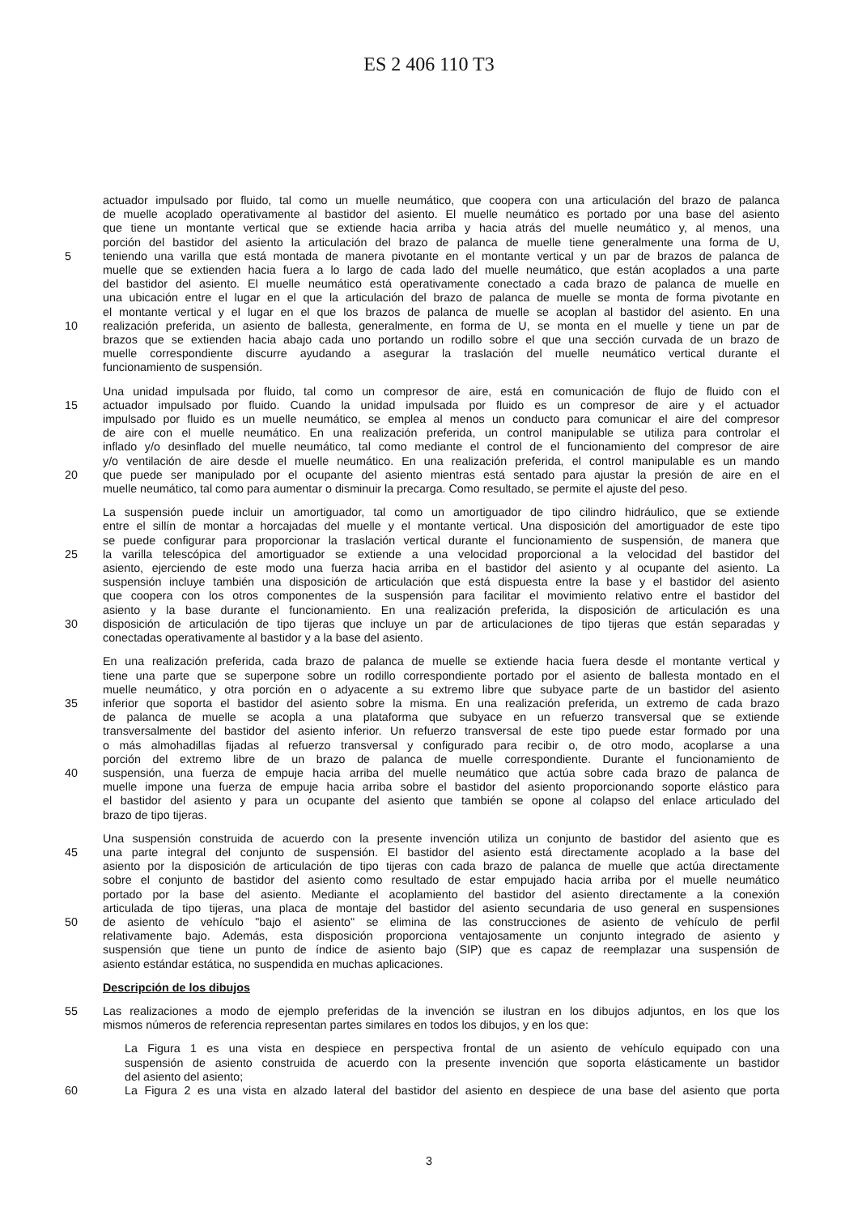ES 2 406 110 T3
actuador impulsado por fluido, tal como un muelle neumático, que coopera con una articulación del brazo de palanca
de muelle acoplado operativamente al bastidor del asiento. El muelle neumático es portado por una base del asiento
que tiene un montante vertical que se extiende hacia arriba y hacia atrás del muelle neumático y, al menos, una
porción del bastidor del asiento la articulación del brazo de palanca de muelle tiene generalmente una forma de U,
5 teniendo una varilla que está montada de manera pivotante en el montante vertical y un par de brazos de palanca de
muelle que se extienden hacia fuera a lo largo de cada lado del muelle neumático, que están acoplados a una parte
del bastidor del asiento. El muelle neumático está operativamente conectado a cada brazo de palanca de muelle en
una ubicación entre el lugar en el que la articulación del brazo de palanca de muelle se monta de forma pivotante en
el montante vertical y el lugar en el que los brazos de palanca de muelle se acoplan al bastidor del asiento. En una
10 realización preferida, un asiento de ballesta, generalmente, en forma de U, se monta en el muelle y tiene un par de
brazos que se extienden hacia abajo cada uno portando un rodillo sobre el que una sección curvada de un brazo de
muelle correspondiente discurre ayudando a asegurar la traslación del muelle neumático vertical durante el
funcionamiento de suspensión.
Una unidad impulsada por fluido, tal como un compresor de aire, está en comunicación de flujo de fluido con el
15 actuador impulsado por fluido. Cuando la unidad impulsada por fluido es un compresor de aire y el actuador
impulsado por fluido es un muelle neumático, se emplea al menos un conducto para comunicar el aire del compresor
de aire con el muelle neumático. En una realización preferida, un control manipulable se utiliza para controlar el
inflado y/o desinflado del muelle neumático, tal como mediante el control de el funcionamiento del compresor de aire
y/o ventilación de aire desde el muelle neumático. En una realización preferida, el control manipulable es un mando
20 que puede ser manipulado por el ocupante del asiento mientras está sentado para ajustar la presión de aire en el
muelle neumático, tal como para aumentar o disminuir la precarga. Como resultado, se permite el ajuste del peso.
La suspensión puede incluir un amortiguador, tal como un amortiguador de tipo cilindro hidráulico, que se extiende
entre el sillín de montar a horcajadas del muelle y el montante vertical. Una disposición del amortiguador de este tipo
se puede configurar para proporcionar la traslación vertical durante el funcionamiento de suspensión, de manera que
25 la varilla telescópica del amortiguador se extiende a una velocidad proporcional a la velocidad del bastidor del
asiento, ejerciendo de este modo una fuerza hacia arriba en el bastidor del asiento y al ocupante del asiento. La
suspensión incluye también una disposición de articulación que está dispuesta entre la base y el bastidor del asiento
que coopera con los otros componentes de la suspensión para facilitar el movimiento relativo entre el bastidor del
asiento y la base durante el funcionamiento. En una realización preferida, la disposición de articulación es una
30 disposición de articulación de tipo tijeras que incluye un par de articulaciones de tipo tijeras que están separadas y
conectadas operativamente al bastidor y a la base del asiento.
En una realización preferida, cada brazo de palanca de muelle se extiende hacia fuera desde el montante vertical y
tiene una parte que se superpone sobre un rodillo correspondiente portado por el asiento de ballesta montado en el
muelle neumático, y otra porción en o adyacente a su extremo libre que subyace parte de un bastidor del asiento
35 inferior que soporta el bastidor del asiento sobre la misma. En una realización preferida, un extremo de cada brazo
de palanca de muelle se acopla a una plataforma que subyace en un refuerzo transversal que se extiende
transversalmente del bastidor del asiento inferior. Un refuerzo transversal de este tipo puede estar formado por una
o más almohadillas fijadas al refuerzo transversal y configurado para recibir o, de otro modo, acoplarse a una
porción del extremo libre de un brazo de palanca de muelle correspondiente. Durante el funcionamiento de
40 suspensión, una fuerza de empuje hacia arriba del muelle neumático que actúa sobre cada brazo de palanca de
muelle impone una fuerza de empuje hacia arriba sobre el bastidor del asiento proporcionando soporte elástico para
el bastidor del asiento y para un ocupante del asiento que también se opone al colapso del enlace articulado del
brazo de tipo tijeras.
Una suspensión construida de acuerdo con la presente invención utiliza un conjunto de bastidor del asiento que es
45 una parte integral del conjunto de suspensión. El bastidor del asiento está directamente acoplado a la base del
asiento por la disposición de articulación de tipo tijeras con cada brazo de palanca de muelle que actúa directamente
sobre el conjunto de bastidor del asiento como resultado de estar empujado hacia arriba por el muelle neumático
portado por la base del asiento. Mediante el acoplamiento del bastidor del asiento directamente a la conexión
articulada de tipo tijeras, una placa de montaje del bastidor del asiento secundaria de uso general en suspensiones
50 de asiento de vehículo "bajo el asiento" se elimina de las construcciones de asiento de vehículo de perfil
relativamente bajo. Además, esta disposición proporciona ventajosamente un conjunto integrado de asiento y
suspensión que tiene un punto de índice de asiento bajo (SIP) que es capaz de reemplazar una suspensión de
asiento estándar estática, no suspendida en muchas aplicaciones.
Descripción de los dibujos
55 Las realizaciones a modo de ejemplo preferidas de la invención se ilustran en los dibujos adjuntos, en los que los
mismos números de referencia representan partes similares en todos los dibujos, y en los que:
La Figura 1 es una vista en despiece en perspectiva frontal de un asiento de vehículo equipado con una
suspensión de asiento construida de acuerdo con la presente invención que soporta elásticamente un bastidor
del asiento del asiento;
60 La Figura 2 es una vista en alzado lateral del bastidor del asiento en despiece de una base del asiento que porta
3